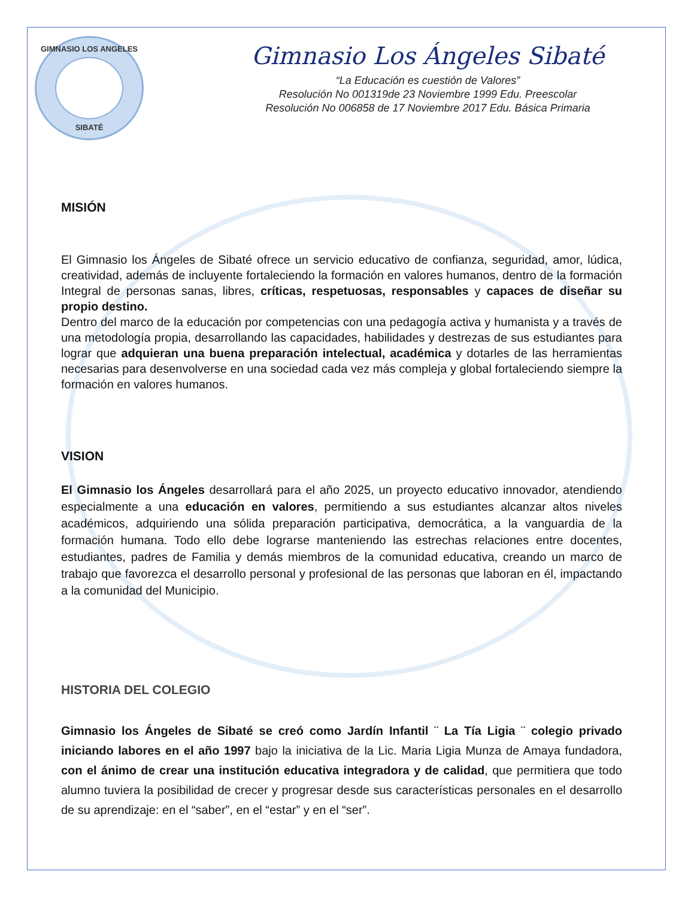GIMNASIO LOS ANGELES
SIBATÉ
Gimnasio Los Ángeles Sibaté
“La Educación es cuestión de Valores”
Resolución No 001319de 23 Noviembre 1999 Edu. Preescolar
Resolución No 006858 de 17 Noviembre 2017 Edu. Básica Primaria
MISIÓN
El Gimnasio los Ángeles de Sibaté ofrece un servicio educativo de confianza, seguridad, amor, lúdica, creatividad, además de incluyente fortaleciendo la formación en valores humanos, dentro de la formación Integral de personas sanas, libres, críticas, respetuosas, responsables y capaces de diseñar su propio destino.
Dentro del marco de la educación por competencias con una pedagogía activa y humanista y a través de una metodología propia, desarrollando las capacidades, habilidades y destrezas de sus estudiantes para lograr que adquieran una buena preparación intelectual, académica y dotarles de las herramientas necesarias para desenvolverse en una sociedad cada vez más compleja y global fortaleciendo siempre la formación en valores humanos.
VISION
El Gimnasio los Ángeles desarrollará para el año 2025, un proyecto educativo innovador, atendiendo especialmente a una educación en valores, permitiendo a sus estudiantes alcanzar altos niveles académicos, adquiriendo una sólida preparación participativa, democrática, a la vanguardia de la formación humana. Todo ello debe lograrse manteniendo las estrechas relaciones entre docentes, estudiantes, padres de Familia y demás miembros de la comunidad educativa, creando un marco de trabajo que favorezca el desarrollo personal y profesional de las personas que laboran en él, impactando a la comunidad del Municipio.
HISTORIA DEL COLEGIO
Gimnasio los Ángeles de Sibaté se creó como Jardín Infantil ¨ La Tía Ligia ¨ colegio privado iniciando labores en el año 1997 bajo la iniciativa de la Lic. Maria Ligia Munza de Amaya fundadora, con el ánimo de crear una institución educativa integradora y de calidad, que permitiera que todo alumno tuviera la posibilidad de crecer y progresar desde sus características personales en el desarrollo de su aprendizaje: en el “saber”, en el “estar” y en el “ser”.